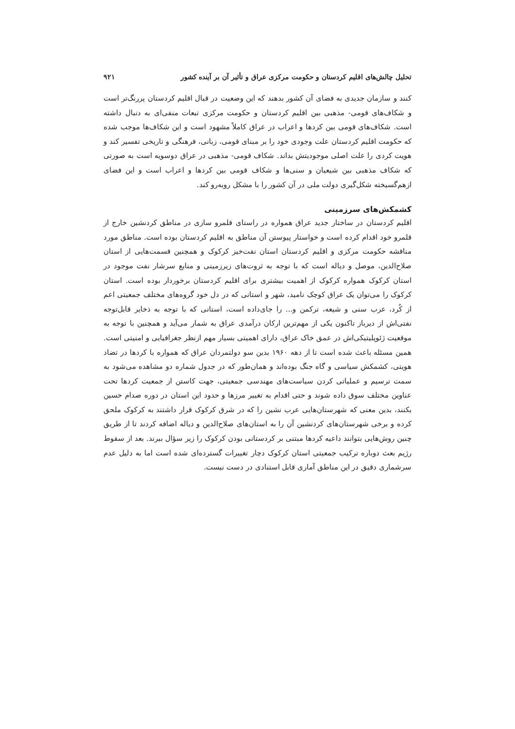تحلیل چالش‌های اقلیم کردستان و حکومت مرکزی عراق و تأثیر آن بر آینده کشور ۹۲۱
کنند و سازمان جدیدی به فضای آن کشور بدهند که این وضعیت در قبال اقلیم کردستان پررنگ‌تر است و شکاف‌های قومی- مذهبی بین اقلیم کردستان و حکومت مرکزی تبعات منفی‌ای به دنبال داشته است. شکاف‌های قومی بین کردها و اعراب در عراق کاملاً مشهود است و این شکاف‌ها موجب شده که حکومت اقلیم کردستان علت وجودی خود را بر مبنای قومی، زبانی، فرهنگی و تاریخی تفسیر کند و هویت کردی را علت اصلی موجودیتش بداند. شکاف قومی- مذهبی در عراق دوسویه است به صورتی که شکاف مذهبی بین شیعیان و سنی‌ها و شکاف قومی بین کردها و اعراب است و این فضای ازهم‌گسیخته شکل‌گیری دولت ملی در آن کشور را با مشکل روبه‌رو کند.
کشمکش‌های سرزمینی
اقلیم کردستان در ساختار جدید عراق همواره در راستای قلمرو سازی در مناطق کردنشین خارج از قلمرو خود اقدام کرده است و خواستار پیوستن آن مناطق به اقلیم کردستان بوده است. مناطق مورد مناقشه حکومت مرکزی و اقلیم کردستان استان نفت‌خیز کرکوک و همچنین قسمت‌هایی از استان صلاح‌الدین، موصل و دیاله است که با توجه به ثروت‌های زیرزمینی و منابع سرشار نفت موجود در استان کرکوک همواره کرکوک از اهمیت بیشتری برای اقلیم کردستان برخوردار بوده است. استان کرکوک را می‌توان یک عراق کوچک نامید، شهر و استانی که در دل خود گروه‌های مختلف جمعیتی اعم از کُرد، عرب سنی و شیعه، ترکمن و... را جای‌داده است، استانی که با توجه به ذخایر قابل‌توجه نفتی‌اش از دیرباز تاکنون یکی از مهم‌ترین ارکان درآمدی عراق به شمار می‌آید و همچنین با توجه به موقعیت ژئوپلیتیکی‌اش در عمق خاک عراق، دارای اهمیتی بسیار مهم ازنظر جغرافیایی و امنیتی است. همین مسئله باعث شده است تا از دهه ۱۹۶۰ بدین سو دولتمردان عراق که همواره با کردها در تضاد هویتی، کشمکش سیاسی و گاه جنگ بوده‌اند و همان‌طور که در جدول شماره دو مشاهده می‌شود به سمت ترسیم و عملیاتی کردن سیاست‌های مهندسی جمعیتی، جهت کاستن از جمعیت کردها تحت عناوین مختلف سوق داده شوند و حتی اقدام به تغییر مرزها و حدود این استان در دوره صدام حسین بکنند، بدین معنی که شهرستان‌هایی عرب نشین را که در شرق کرکوک قرار داشتند به کرکوک ملحق کرده و برخی شهرستان‌های کردنشین آن را به استان‌های صلاح‌الدین و دیاله اضافه کردند تا از طریق چنین روش‌هایی بتوانند داعیه کردها مبتنی بر کردستانی بودن کرکوک را زیر سؤال ببرند. بعد از سقوط رژیم بعث دوباره ترکیب جمعیتی استان کرکوک دچار تغییرات گسترده‌ای شده است اما به دلیل عدم سرشماری دقیق در این مناطق آماری قابل استنادی در دست نیست.